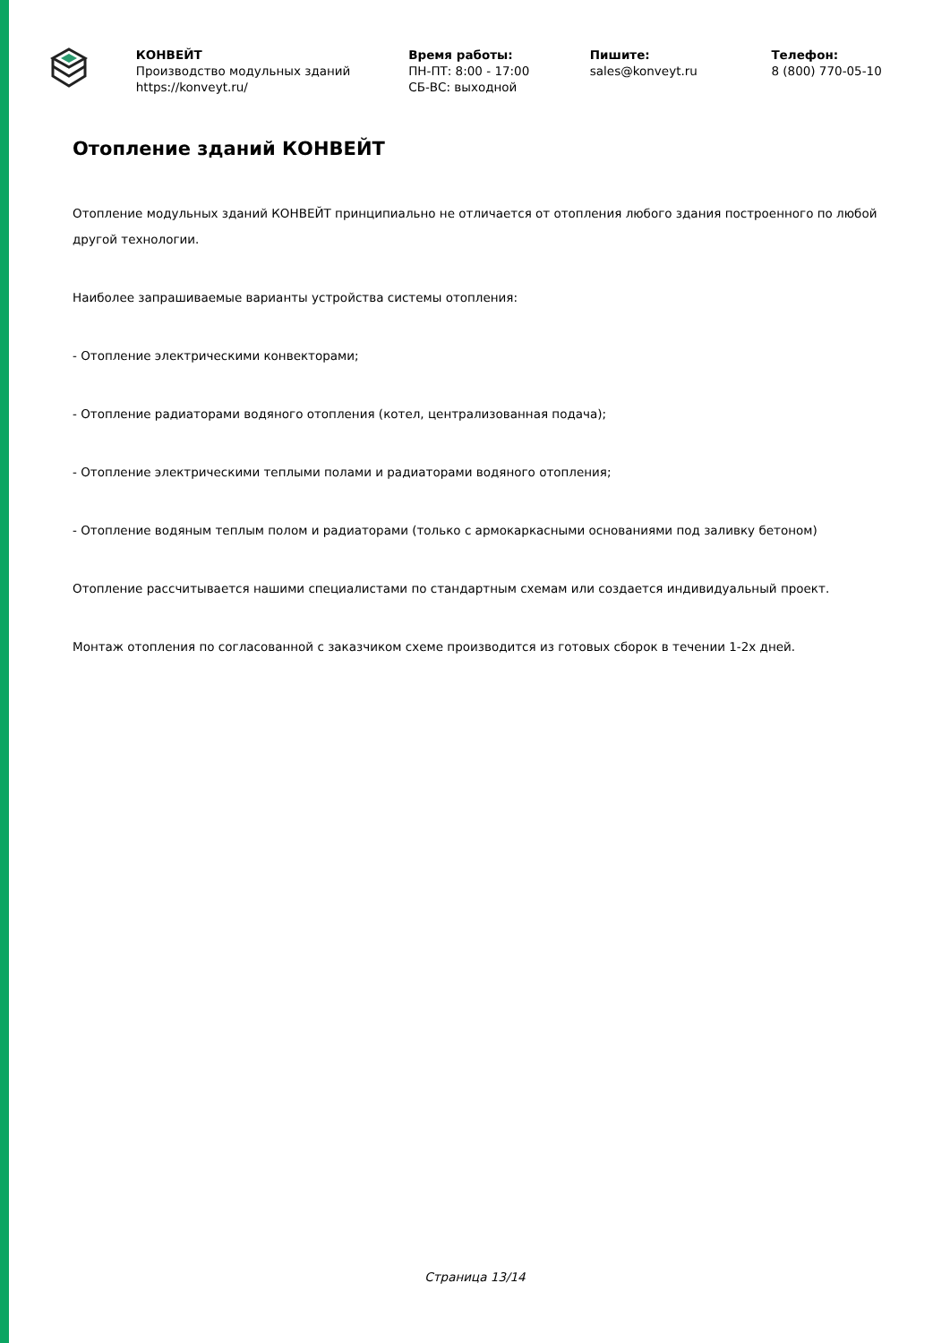КОНВЕЙТ
Производство модульных зданий
https://konveyt.ru/
Время работы:
ПН-ПТ: 8:00 - 17:00
СБ-ВС: выходной
Пишите:
sales@konveyt.ru
Телефон:
8 (800) 770-05-10
Отопление зданий КОНВЕЙТ
Отопление модульных зданий КОНВЕЙТ принципиально не отличается от отопления любого здания построенного по любой другой технологии.
Наиболее запрашиваемые варианты устройства системы отопления:
- Отопление электрическими конвекторами;
- Отопление радиаторами водяного отопления (котел, централизованная подача);
- Отопление электрическими теплыми полами и радиаторами водяного отопления;
- Отопление водяным теплым полом и радиаторами (только с армокаркасными основаниями под заливку бетоном)
Отопление рассчитывается нашими специалистами по стандартным схемам или создается индивидуальный проект.
Монтаж отопления по согласованной с заказчиком схеме производится из готовых сборок в течении 1-2х дней.
Страница 13/14